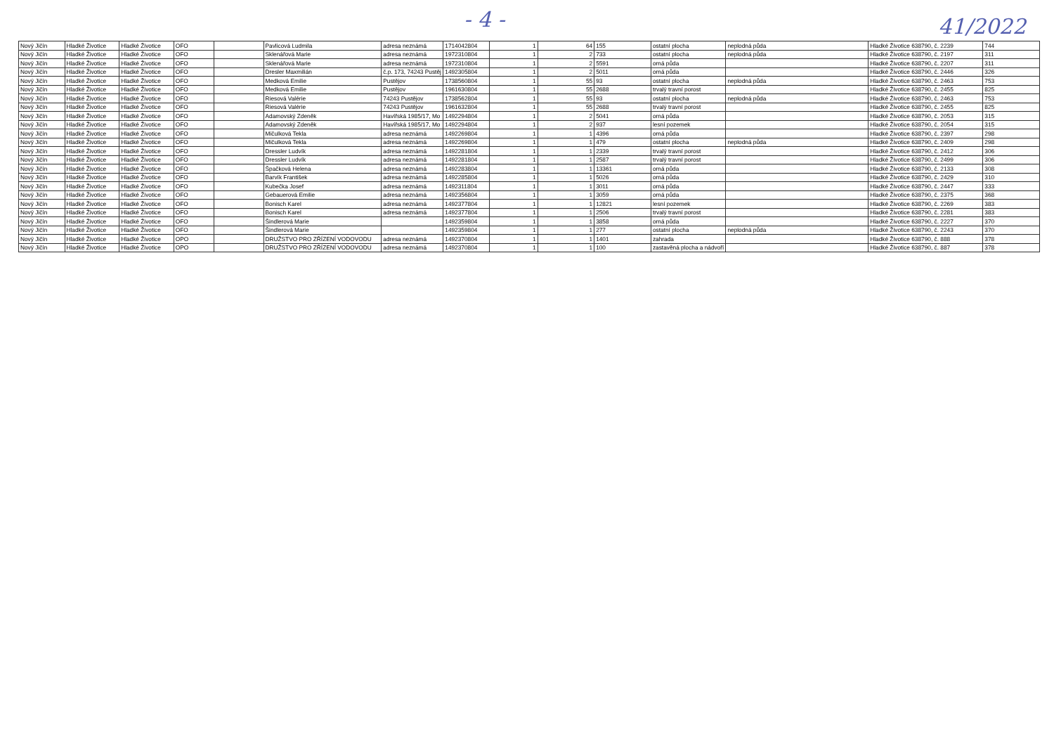- 4 - 41/2022
| Nový Jičín | Hladké Životice | Hladké Životice | OFO | | Pavlicová Ludmila | adresa neznámá | 1714042804 | 1 | 64 | 155 | ostatní plocha | neplodná půda | Hladké Životice 638790, č. 2239 | 744 |
| Nový Jičín | Hladké Životice | Hladké Životice | OFO | | Sklenářová Marie | adresa neznámá | 1972310804 | 1 | 2 | 733 | ostatní plocha | neplodná půda | Hladké Životice 638790, č. 2197 | 311 |
| Nový Jičín | Hladké Životice | Hladké Životice | OFO | | Sklenářová Marie | adresa neznámá | 1972310804 | 1 | 2 | 5591 | orná půda | | Hladké Životice 638790, č. 2207 | 311 |
| Nový Jičín | Hladké Životice | Hladké Životice | OFO | | Dresler Maxmilián | č.p. 173, 74243 Pustěj | 1492305804 | 1 | 2 | 5011 | orná půda | | Hladké Životice 638790, č. 2446 | 326 |
| Nový Jičín | Hladké Životice | Hladké Životice | OFO | | Medková Emilie | Pustějov | 1738560804 | 1 | 55 | 93 | ostatní plocha | neplodná půda | Hladké Životice 638790, č. 2463 | 753 |
| Nový Jičín | Hladké Životice | Hladké Životice | OFO | | Medková Emilie | Pustějov | 1961630804 | 1 | 55 | 2688 | trvalý travní porost | | Hladké Životice 638790, č. 2455 | 825 |
| Nový Jičín | Hladké Životice | Hladké Životice | OFO | | Riesová Valérie | 74243 Pustějov | 1738562804 | 1 | 55 | 93 | ostatní plocha | neplodná půda | Hladké Životice 638790, č. 2463 | 753 |
| Nový Jičín | Hladké Životice | Hladké Životice | OFO | | Riesová Valérie | 74243 Pustějov | 1961632804 | 1 | 55 | 2688 | trvalý travní porost | | Hladké Životice 638790, č. 2455 | 825 |
| Nový Jičín | Hladké Životice | Hladké Životice | OFO | | Adamovský Zdeněk | Havířská 1985/17, Mo | 1492294804 | 1 | 2 | 5041 | orná půda | | Hladké Životice 638790, č. 2053 | 315 |
| Nový Jičín | Hladké Životice | Hladké Životice | OFO | | Adamovský Zdeněk | Havířská 1985/17, Mo | 1492294804 | 1 | 2 | 937 | lesní pozemek | | Hladké Životice 638790, č. 2054 | 315 |
| Nový Jičín | Hladké Životice | Hladké Životice | OFO | | Mičulková Tekla | adresa neznámá | 1492269804 | 1 | 1 | 4396 | orná půda | | Hladké Životice 638790, č. 2397 | 298 |
| Nový Jičín | Hladké Životice | Hladké Životice | OFO | | Mičulková Tekla | adresa neznámá | 1492269804 | 1 | 1 | 479 | ostatní plocha | neplodná půda | Hladké Životice 638790, č. 2409 | 298 |
| Nový Jičín | Hladké Životice | Hladké Životice | OFO | | Dressler Ludvík | adresa neznámá | 1492281804 | 1 | 1 | 2339 | trvalý travní porost | | Hladké Životice 638790, č. 2412 | 306 |
| Nový Jičín | Hladké Životice | Hladké Životice | OFO | | Dressler Ludvík | adresa neznámá | 1492281804 | 1 | 1 | 2587 | trvalý travní porost | | Hladké Životice 638790, č. 2499 | 306 |
| Nový Jičín | Hladké Životice | Hladké Životice | OFO | | Špačková Helena | adresa neznámá | 1492283804 | 1 | 1 | 13361 | orná půda | | Hladké Životice 638790, č. 2133 | 308 |
| Nový Jičín | Hladké Životice | Hladké Životice | OFO | | Barvík František | adresa neznámá | 1492285804 | 1 | 1 | 5026 | orná půda | | Hladké Životice 638790, č. 2429 | 310 |
| Nový Jičín | Hladké Životice | Hladké Životice | OFO | | Kubečka Josef | adresa neznámá | 1492311804 | 1 | 1 | 3011 | orná půda | | Hladké Životice 638790, č. 2447 | 333 |
| Nový Jičín | Hladké Životice | Hladké Životice | OFO | | Gebauerová Emilie | adresa neznámá | 1492356804 | 1 | 1 | 3059 | orná půda | | Hladké Životice 638790, č. 2375 | 368 |
| Nový Jičín | Hladké Životice | Hladké Životice | OFO | | Bonisch Karel | adresa neznámá | 1492377804 | 1 | 1 | 12821 | lesní pozemek | | Hladké Životice 638790, č. 2269 | 383 |
| Nový Jičín | Hladké Životice | Hladké Životice | OFO | | Bonisch Karel | adresa neznámá | 1492377804 | 1 | 1 | 2506 | trvalý travní porost | | Hladké Životice 638790, č. 2281 | 383 |
| Nový Jičín | Hladké Životice | Hladké Životice | OFO | | Šindlerová Marie | | 1492359804 | 1 | 1 | 3858 | orná půda | | Hladké Životice 638790, č. 2227 | 370 |
| Nový Jičín | Hladké Životice | Hladké Životice | OFO | | Šindlerová Marie | | 1492359804 | 1 | 1 | 277 | ostatní plocha | neplodná půda | Hladké Životice 638790, č. 2243 | 370 |
| Nový Jičín | Hladké Životice | Hladké Životice | OPO | | DRUŽSTVO PRO ZŘÍZENÍ VODOVODU | adresa neznámá | 1492370804 | 1 | 1 | 1401 | zahrada | | Hladké Životice 638790, č. 888 | 378 |
| Nový Jičín | Hladké Životice | Hladké Životice | OPO | | DRUŽSTVO PRO ZŘÍZENÍ VODOVODU | adresa neznámá | 1492370804 | 1 | 1 | 100 | zastavěná plocha a nádvoří | | Hladké Životice 638790, č. 887 | 378 |